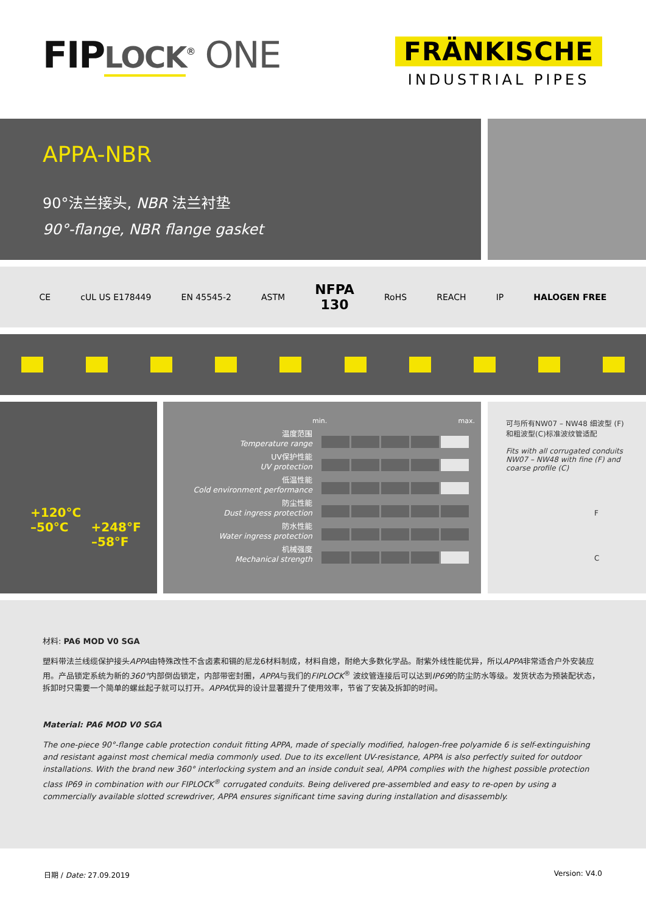FIP LOCK<sup>®</sup> ONE
FRÄNKISCHE
INDUSTRIAL PIPES
APPA-NBR
90°法兰接头, NBR 法兰衬垫
90°-flange, NBR flange gasket
CE cUL US E178449 EN 45545-2 ASTM NFPA
130 RoHS REACH IP HALOGEN FREE
+120°C
–50°C +248°F
–58°F
min. max.
温度范围
Temperature range
UV保护性能
UV protection
低温性能
Cold environment performance
防尘性能
Dust ingress protection
防水性能
Water ingress protection
机械强度
Mechanical strength
可与所有NW07 – NW48 细波型 (F) 和粗波型(C)标准波纹管适配
Fits with all corrugated conduits NW07 – NW48 with fine (F) and coarse profile (C)
F
C
材料: PA6 MOD V0 SGA
塑料带法兰线缆保护接头APPA由特殊改性不含卤素和镉的尼龙6材料制成，材料自熄，耐绝大多数化学品。耐紫外线性能优异，所以APPA非常适合户外安装应用。产品锁定系统为新的360°内部倒齿锁定，内部带密封圈，APPA与我们的FIPLOCK<sup>®</sup> 波纹管连接后可以达到IP69的防尘防水等级。发货状态为预装配状态，拆卸时只需要一个简单的螺丝起子就可以打开。APPA优异的设计显著提升了使用效率，节省了安装及拆卸的时间。
Material: PA6 MOD V0 SGA
The one-piece 90°-flange cable protection conduit fitting APPA, made of specially modified, halogen-free polyamide 6 is self-extinguishing and resistant against most chemical media commonly used. Due to its excellent UV-resistance, APPA is also perfectly suited for outdoor installations. With the brand new 360° interlocking system and an inside conduit seal, APPA complies with the highest possible protection class IP69 in combination with our FIPLOCK<sup>®</sup> corrugated conduits. Being delivered pre-assembled and easy to re-open by using a commercially available slotted screwdriver, APPA ensures significant time saving during installation and disassembly.
日期 / Date: 27.09.2019 Version: V4.0